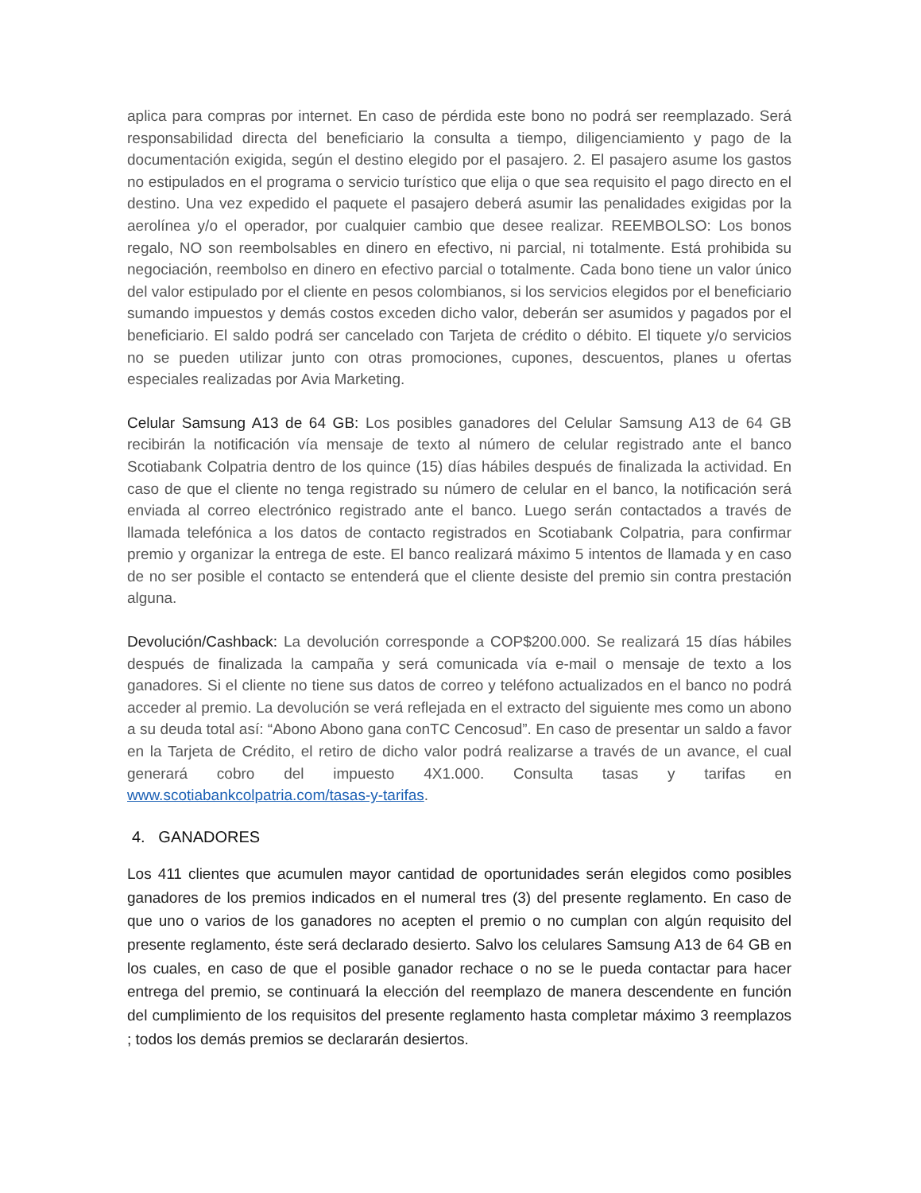aplica para compras por internet. En caso de pérdida este bono no podrá ser reemplazado. Será responsabilidad directa del beneficiario la consulta a tiempo, diligenciamiento y pago de la documentación exigida, según el destino elegido por el pasajero. 2. El pasajero asume los gastos no estipulados en el programa o servicio turístico que elija o que sea requisito el pago directo en el destino. Una vez expedido el paquete el pasajero deberá asumir las penalidades exigidas por la aerolínea y/o el operador, por cualquier cambio que desee realizar. REEMBOLSO: Los bonos regalo, NO son reembolsables en dinero en efectivo, ni parcial, ni totalmente. Está prohibida su negociación, reembolso en dinero en efectivo parcial o totalmente. Cada bono tiene un valor único del valor estipulado por el cliente en pesos colombianos, si los servicios elegidos por el beneficiario sumando impuestos y demás costos exceden dicho valor, deberán ser asumidos y pagados por el beneficiario. El saldo podrá ser cancelado con Tarjeta de crédito o débito. El tiquete y/o servicios no se pueden utilizar junto con otras promociones, cupones, descuentos, planes u ofertas especiales realizadas por Avia Marketing.
Celular Samsung A13 de 64 GB: Los posibles ganadores del Celular Samsung A13 de 64 GB recibirán la notificación vía mensaje de texto al número de celular registrado ante el banco Scotiabank Colpatria dentro de los quince (15) días hábiles después de finalizada la actividad. En caso de que el cliente no tenga registrado su número de celular en el banco, la notificación será enviada al correo electrónico registrado ante el banco. Luego serán contactados a través de llamada telefónica a los datos de contacto registrados en Scotiabank Colpatria, para confirmar premio y organizar la entrega de este. El banco realizará máximo 5 intentos de llamada y en caso de no ser posible el contacto se entenderá que el cliente desiste del premio sin contra prestación alguna.
Devolución/Cashback: La devolución corresponde a COP$200.000. Se realizará 15 días hábiles después de finalizada la campaña y será comunicada vía e-mail o mensaje de texto a los ganadores. Si el cliente no tiene sus datos de correo y teléfono actualizados en el banco no podrá acceder al premio. La devolución se verá reflejada en el extracto del siguiente mes como un abono a su deuda total así: “Abono Abono gana conTC Cencosud”. En caso de presentar un saldo a favor en la Tarjeta de Crédito, el retiro de dicho valor podrá realizarse a través de un avance, el cual generará cobro del impuesto 4X1.000. Consulta tasas y tarifas en www.scotiabankcolpatria.com/tasas-y-tarifas.
4. GANADORES
Los 411 clientes que acumulen mayor cantidad de oportunidades serán elegidos como posibles ganadores de los premios indicados en el numeral tres (3) del presente reglamento. En caso de que uno o varios de los ganadores no acepten el premio o no cumplan con algún requisito del presente reglamento, éste será declarado desierto. Salvo los celulares Samsung A13 de 64 GB en los cuales, en caso de que el posible ganador rechace o no se le pueda contactar para hacer entrega del premio, se continuará la elección del reemplazo de manera descendente en función del cumplimiento de los requisitos del presente reglamento hasta completar máximo 3 reemplazos ; todos los demás premios se declararán desiertos.